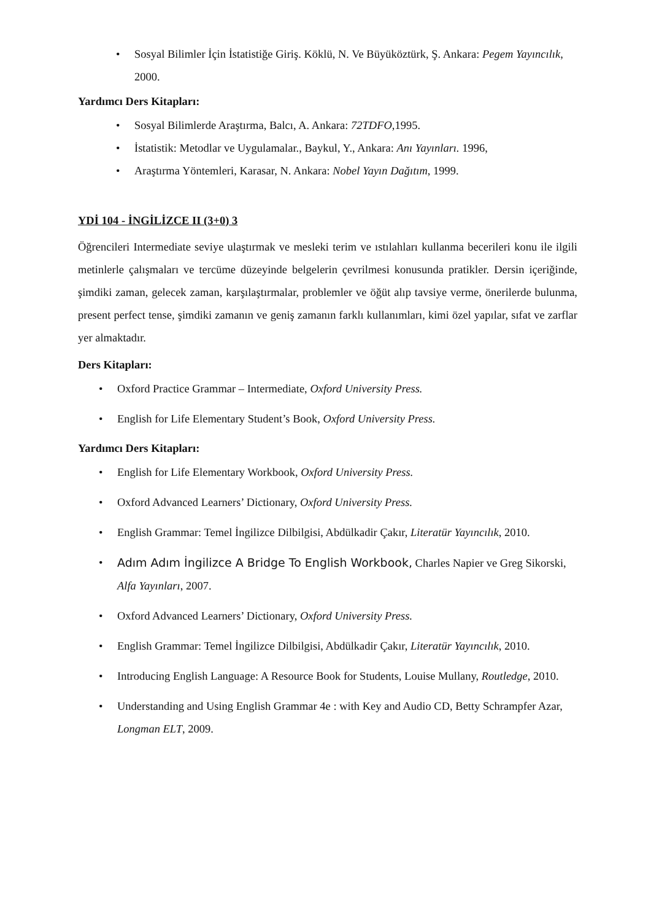• Sosyal Bilimler İçin İstatistiğe Giriş. Köklü, N. Ve Büyüköztürk, Ş. Ankara: Pegem Yayıncılık, 2000.
Yardımcı Ders Kitapları:
• Sosyal Bilimlerde Araştırma, Balcı, A. Ankara: 72TDFO, 1995.
• İstatistik: Metodlar ve Uygulamalar., Baykul, Y., Ankara: Anı Yayınları. 1996,
• Araştırma Yöntemleri, Karasar, N. Ankara: Nobel Yayın Dağıtım, 1999.
YDİ 104 - İNGİLİZCE II (3+0) 3
Öğrencileri Intermediate seviye ulaştırmak ve mesleki terim ve ıstılahları kullanma becerileri konu ile ilgili metinlerle çalışmaları ve tercüme düzeyinde belgelerin çevrilmesi konusunda pratikler. Dersin içeriğinde, şimdiki zaman, gelecek zaman, karşılaştırmalar, problemler ve öğüt alıp tavsiye verme, önerilerde bulunma, present perfect tense, şimdiki zamanın ve geniş zamanın farklı kullanımları, kimi özel yapılar, sıfat ve zarflar yer almaktadır.
Ders Kitapları:
• Oxford Practice Grammar – Intermediate, Oxford University Press.
• English for Life Elementary Student’s Book, Oxford University Press.
Yardımcı Ders Kitapları:
• English for Life Elementary Workbook, Oxford University Press.
• Oxford Advanced Learners’ Dictionary, Oxford University Press.
• English Grammar: Temel İngilizce Dilbilgisi, Abdülkadir Çakır, Literatür Yayıncılık, 2010.
• Adım Adım İngilizce A Bridge To English Workbook, Charles Napier ve Greg Sikorski, Alfa Yayınları, 2007.
• Oxford Advanced Learners’ Dictionary, Oxford University Press.
• English Grammar: Temel İngilizce Dilbilgisi, Abdülkadir Çakır, Literatür Yayıncılık, 2010.
• Introducing English Language: A Resource Book for Students, Louise Mullany, Routledge, 2010.
• Understanding and Using English Grammar 4e : with Key and Audio CD, Betty Schrampfer Azar, Longman ELT, 2009.